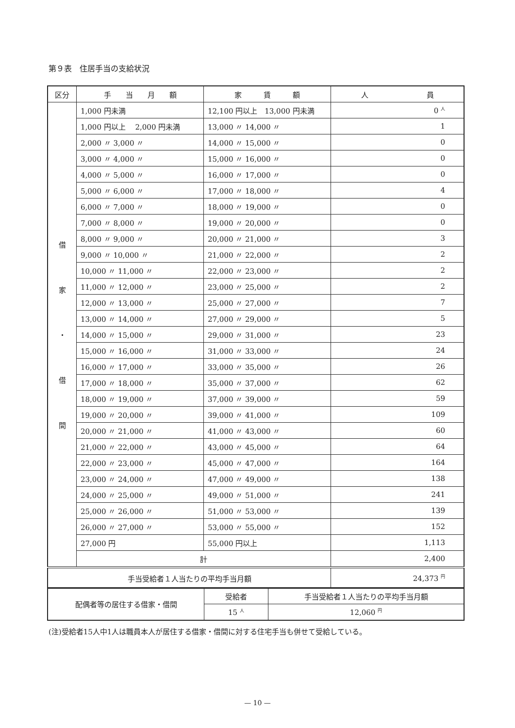第９表　住居手当の支給状況
| 区分 | 手 当 月 額 | 家 賃 額 | 人 員 |
| --- | --- | --- | --- |
| 借 家 ・ 借 間 | 1,000 円未満 | 12,100 円以上 13,000 円未満 | 0 <sup>人</sup> |
| | 1,000 円以上 2,000 円未満 | 13,000 〃 14,000 〃 | 1 |
| | 2,000 〃 3,000 〃 | 14,000 〃 15,000 〃 | 0 |
| | 3,000 〃 4,000 〃 | 15,000 〃 16,000 〃 | 0 |
| | 4,000 〃 5,000 〃 | 16,000 〃 17,000 〃 | 0 |
| | 5,000 〃 6,000 〃 | 17,000 〃 18,000 〃 | 4 |
| | 6,000 〃 7,000 〃 | 18,000 〃 19,000 〃 | 0 |
| | 7,000 〃 8,000 〃 | 19,000 〃 20,000 〃 | 0 |
| | 8,000 〃 9,000 〃 | 20,000 〃 21,000 〃 | 3 |
| | 9,000 〃 10,000 〃 | 21,000 〃 22,000 〃 | 2 |
| | 10,000 〃 11,000 〃 | 22,000 〃 23,000 〃 | 2 |
| | 11,000 〃 12,000 〃 | 23,000 〃 25,000 〃 | 2 |
| | 12,000 〃 13,000 〃 | 25,000 〃 27,000 〃 | 7 |
| | 13,000 〃 14,000 〃 | 27,000 〃 29,000 〃 | 5 |
| | 14,000 〃 15,000 〃 | 29,000 〃 31,000 〃 | 23 |
| | 15,000 〃 16,000 〃 | 31,000 〃 33,000 〃 | 24 |
| | 16,000 〃 17,000 〃 | 33,000 〃 35,000 〃 | 26 |
| | 17,000 〃 18,000 〃 | 35,000 〃 37,000 〃 | 62 |
| | 18,000 〃 19,000 〃 | 37,000 〃 39,000 〃 | 59 |
| | 19,000 〃 20,000 〃 | 39,000 〃 41,000 〃 | 109 |
| | 20,000 〃 21,000 〃 | 41,000 〃 43,000 〃 | 60 |
| | 21,000 〃 22,000 〃 | 43,000 〃 45,000 〃 | 64 |
| | 22,000 〃 23,000 〃 | 45,000 〃 47,000 〃 | 164 |
| | 23,000 〃 24,000 〃 | 47,000 〃 49,000 〃 | 138 |
| | 24,000 〃 25,000 〃 | 49,000 〃 51,000 〃 | 241 |
| | 25,000 〃 26,000 〃 | 51,000 〃 53,000 〃 | 139 |
| | 26,000 〃 27,000 〃 | 53,000 〃 55,000 〃 | 152 |
| | 27,000 円 | 55,000 円以上 | 1,113 |
| | 計 | | 2,400 |
| 手当受給者１人当たりの平均手当月額 | | | 24,373 <sup>円</sup> |
| 配偶者等の居住する借家・借間 | 受給者 | 手当受給者１人当たりの平均手当月額 |
| | 15 <sup>人</sup> | 12,060 <sup>円</sup> |
(注)受給者15人中1人は職員本人が居住する借家・借間に対する住宅手当も併せて受給している。
— 10 —